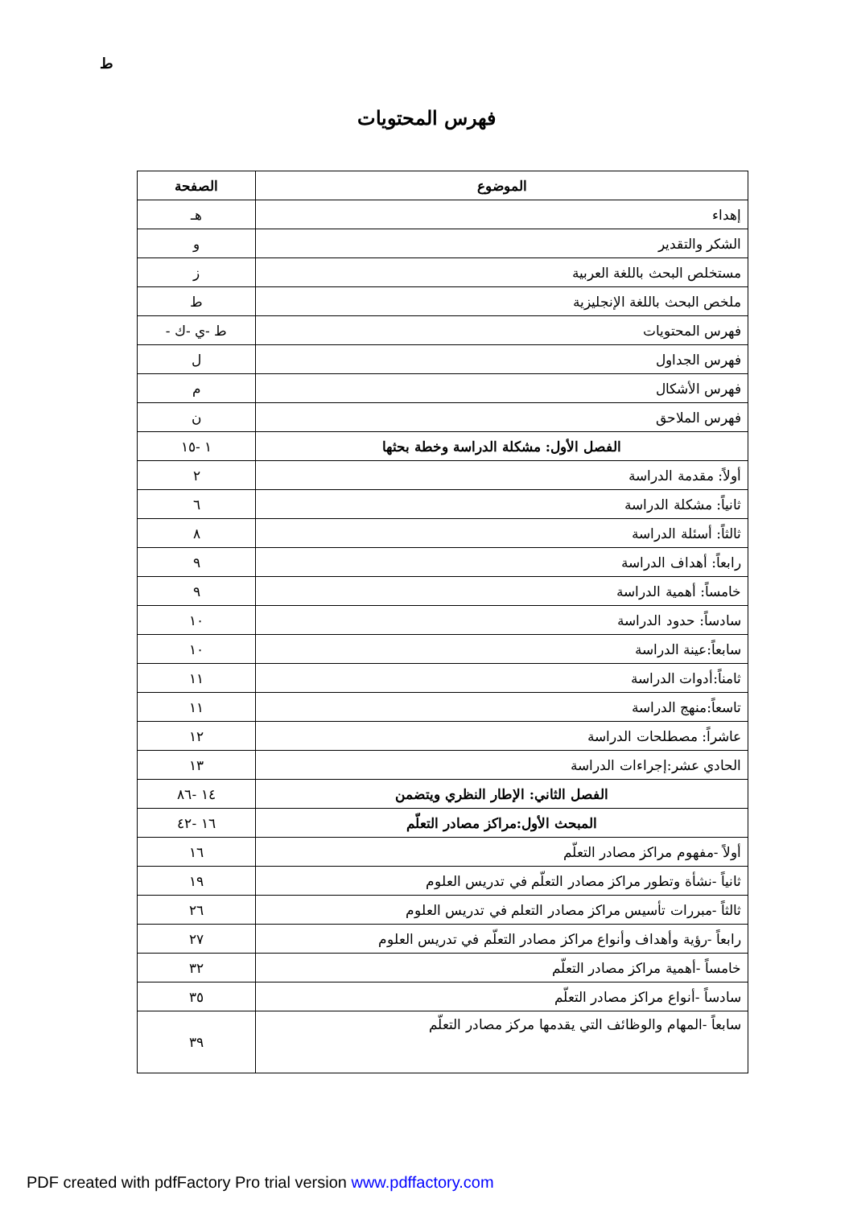ط
فهرس المحتويات
| الموضوع | الصفحة |
| --- | --- |
| إهداء | هـ |
| الشكر والتقدير | و |
| مستخلص البحث باللغة العربية | ز |
| ملخص البحث باللغة الإنجليزية | ط |
| فهرس المحتويات | ط -ي -ك - |
| فهرس الجداول | ل |
| فهرس الأشكال | م |
| فهرس الملاحق | ن |
| الفصل الأول: مشكلة الدراسة وخطة بحثها | ١ -١٥ |
| أولاً: مقدمة الدراسة | ٢ |
| ثانياً: مشكلة الدراسة | ٦ |
| ثالثاً: أسئلة الدراسة | ٨ |
| رابعاً: أهداف الدراسة | ٩ |
| خامساً: أهمية الدراسة | ٩ |
| سادساً: حدود الدراسة | ١٠ |
| سابعاً:عينة الدراسة | ١٠ |
| ثامناً:أدوات الدراسة | ١١ |
| تاسعاً:منهج الدراسة | ١١ |
| عاشراً: مصطلحات الدراسة | ١٢ |
| الحادي عشر:إجراءات الدراسة | ١٣ |
| الفصل الثاني: الإطار النظري ويتضمن | ١٤ -٨٦ |
| المبحث الأول:مراكز مصادر التعلّم | ١٦ -٤٢ |
| أولاً -مفهوم مراكز مصادر التعلّم | ١٦ |
| ثانياً -نشأة وتطور مراكز مصادر التعلّم في تدريس العلوم | ١٩ |
| ثالثاً -مبررات تأسيس مراكز مصادر التعلم في تدريس العلوم | ٢٦ |
| رابعاً -رؤية وأهداف وأنواع مراكز مصادر التعلّم في تدريس العلوم | ٢٧ |
| خامساً -أهمية مراكز مصادر التعلّم | ٣٢ |
| سادساً -أنواع مراكز مصادر التعلّم | ٣٥ |
| سابعاً -المهام والوظائف التي يقدمها مركز مصادر التعلّم | ٣٩ |
PDF created with pdfFactory Pro trial version www.pdffactory.com